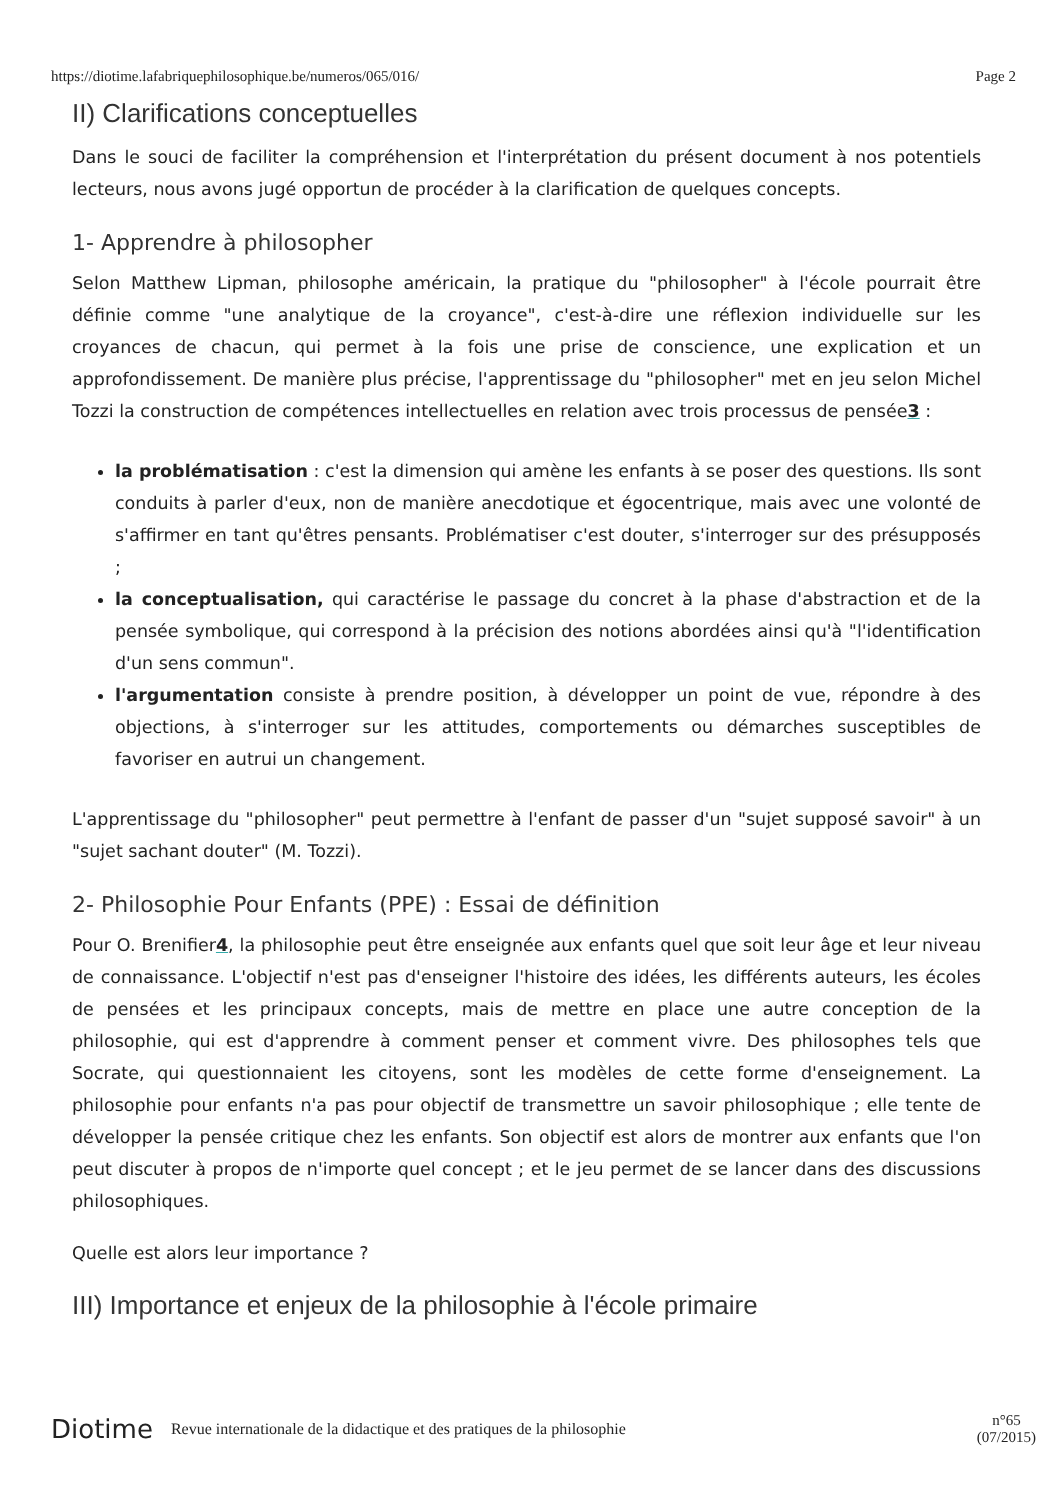https://diotime.lafabriquephilosophique.be/numeros/065/016/ Page 2
II) Clarifications conceptuelles
Dans le souci de faciliter la compréhension et l'interprétation du présent document à nos potentiels lecteurs, nous avons jugé opportun de procéder à la clarification de quelques concepts.
1- Apprendre à philosopher
Selon Matthew Lipman, philosophe américain, la pratique du "philosopher" à l'école pourrait être définie comme "une analytique de la croyance", c'est-à-dire une réflexion individuelle sur les croyances de chacun, qui permet à la fois une prise de conscience, une explication et un approfondissement. De manière plus précise, l'apprentissage du "philosopher" met en jeu selon Michel Tozzi la construction de compétences intellectuelles en relation avec trois processus de pensée3 :
la problématisation : c'est la dimension qui amène les enfants à se poser des questions. Ils sont conduits à parler d'eux, non de manière anecdotique et égocentrique, mais avec une volonté de s'affirmer en tant qu'êtres pensants. Problématiser c'est douter, s'interroger sur des présupposés ;
la conceptualisation, qui caractérise le passage du concret à la phase d'abstraction et de la pensée symbolique, qui correspond à la précision des notions abordées ainsi qu'à "l'identification d'un sens commun".
l'argumentation consiste à prendre position, à développer un point de vue, répondre à des objections, à s'interroger sur les attitudes, comportements ou démarches susceptibles de favoriser en autrui un changement.
L'apprentissage du "philosopher" peut permettre à l'enfant de passer d'un "sujet supposé savoir" à un "sujet sachant douter" (M. Tozzi).
2- Philosophie Pour Enfants (PPE) : Essai de définition
Pour O. Brenifier4, la philosophie peut être enseignée aux enfants quel que soit leur âge et leur niveau de connaissance. L'objectif n'est pas d'enseigner l'histoire des idées, les différents auteurs, les écoles de pensées et les principaux concepts, mais de mettre en place une autre conception de la philosophie, qui est d'apprendre à comment penser et comment vivre. Des philosophes tels que Socrate, qui questionnaient les citoyens, sont les modèles de cette forme d'enseignement. La philosophie pour enfants n'a pas pour objectif de transmettre un savoir philosophique ; elle tente de développer la pensée critique chez les enfants. Son objectif est alors de montrer aux enfants que l'on peut discuter à propos de n'importe quel concept ; et le jeu permet de se lancer dans des discussions philosophiques.
Quelle est alors leur importance ?
III) Importance et enjeux de la philosophie à l'école primaire
Diotime Revue internationale de la didactique et des pratiques de la philosophie n°65
(07/2015)